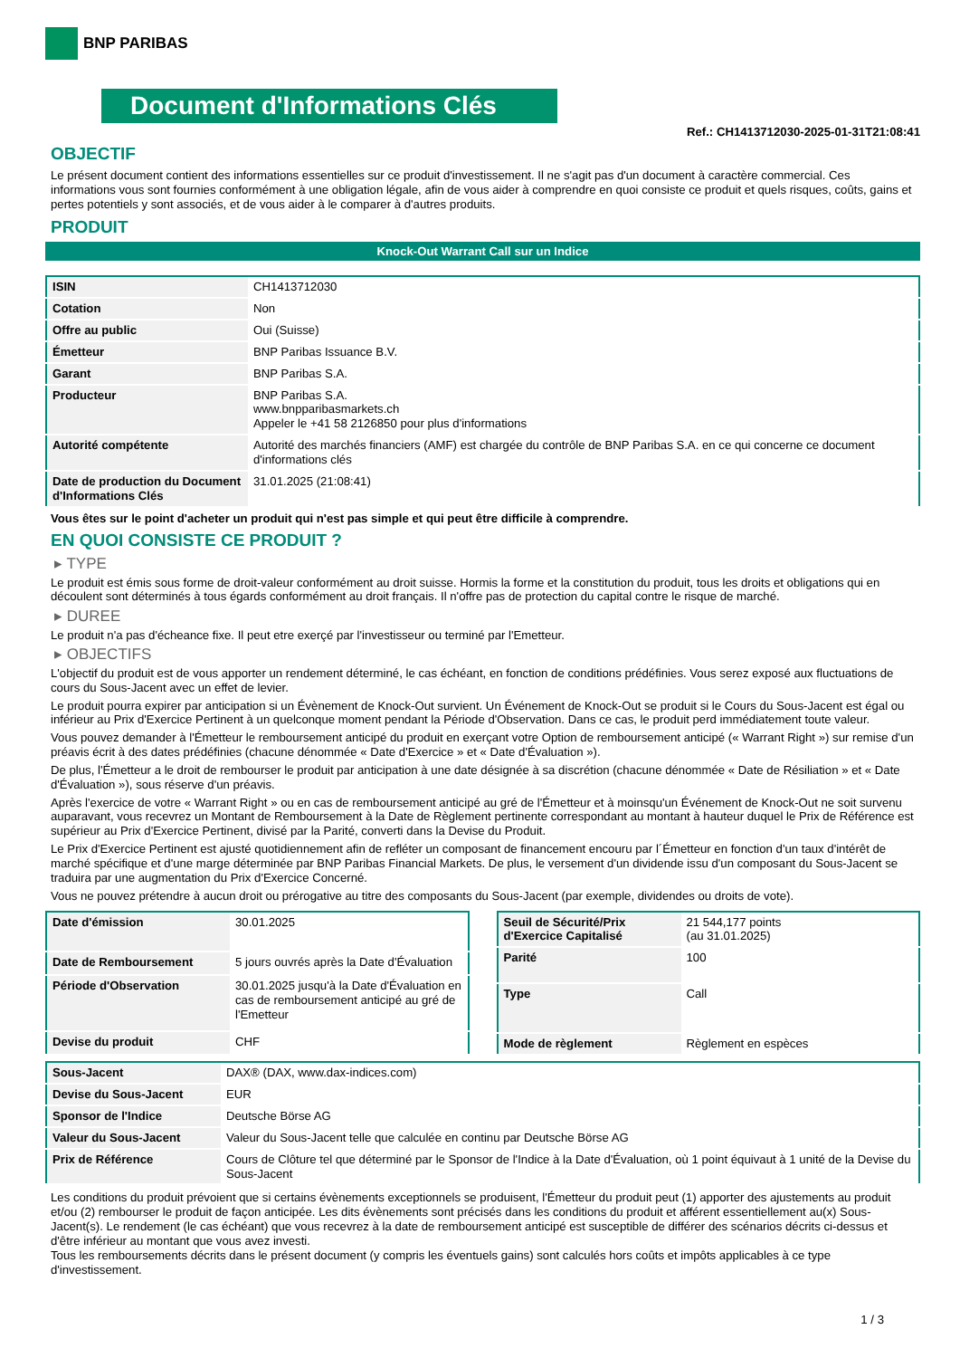BNP PARIBAS
Document d'Informations Clés
Ref.: CH1413712030-2025-01-31T21:08:41
OBJECTIF
Le présent document contient des informations essentielles sur ce produit d'investissement. Il ne s'agit pas d'un document à caractère commercial. Ces informations vous sont fournies conformément à une obligation légale, afin de vous aider à comprendre en quoi consiste ce produit et quels risques, coûts, gains et pertes potentiels y sont associés, et de vous aider à le comparer à d'autres produits.
PRODUIT
Knock-Out Warrant Call sur un Indice
| ISIN | CH1413712030 |
| Cotation | Non |
| Offre au public | Oui (Suisse) |
| Émetteur | BNP Paribas Issuance B.V. |
| Garant | BNP Paribas S.A. |
| Producteur | BNP Paribas S.A. www.bnpparibasmarkets.ch Appeler le +41 58 2126850 pour plus d'informations |
| Autorité compétente | Autorité des marchés financiers (AMF) est chargée du contrôle de BNP Paribas S.A. en ce qui concerne ce document d'informations clés |
| Date de production du Document d'Informations Clés | 31.01.2025 (21:08:41) |
Vous êtes sur le point d'acheter un produit qui n'est pas simple et qui peut être difficile à comprendre.
EN QUOI CONSISTE CE PRODUIT ?
▸ TYPE
Le produit est émis sous forme de droit-valeur conformément au droit suisse. Hormis la forme et la constitution du produit, tous les droits et obligations qui en découlent sont déterminés à tous égards conformément au droit français. Il n'offre pas de protection du capital contre le risque de marché.
▸ DUREE
Le produit n'a pas d'écheance fixe. Il peut etre exerçé par l'investisseur ou terminé par l'Emetteur.
▸ OBJECTIFS
L'objectif du produit est de vous apporter un rendement déterminé, le cas échéant, en fonction de conditions prédéfinies. Vous serez exposé aux fluctuations de cours du Sous-Jacent avec un effet de levier.
Le produit pourra expirer par anticipation si un Évènement de Knock-Out survient. Un Événement de Knock-Out se produit si le Cours du Sous-Jacent est égal ou inférieur au Prix d'Exercice Pertinent à un quelconque moment pendant la Période d'Observation. Dans ce cas, le produit perd immédiatement toute valeur.
Vous pouvez demander à l'Émetteur le remboursement anticipé du produit en exerçant votre Option de remboursement anticipé (« Warrant Right ») sur remise d'un préavis écrit à des dates prédéfinies (chacune dénommée « Date d'Exercice » et « Date d'Évaluation »).
De plus, l'Émetteur a le droit de rembourser le produit par anticipation à une date désignée à sa discrétion (chacune dénommée « Date de Résiliation » et « Date d'Évaluation »), sous réserve d'un préavis.
Après l'exercice de votre « Warrant Right » ou en cas de remboursement anticipé au gré de l'Émetteur et à moinsqu'un Événement de Knock-Out ne soit survenu auparavant, vous recevrez un Montant de Remboursement à la Date de Règlement pertinente correspondant au montant à hauteur duquel le Prix de Référence est supérieur au Prix d'Exercice Pertinent, divisé par la Parité, converti dans la Devise du Produit.
Le Prix d'Exercice Pertinent est ajusté quotidiennement afin de refléter un composant de financement encouru par l´Émetteur en fonction d'un taux d'intérêt de marché spécifique et d'une marge déterminée par BNP Paribas Financial Markets. De plus, le versement d'un dividende issu d'un composant du Sous-Jacent se traduira par une augmentation du Prix d'Exercice Concerné.
Vous ne pouvez prétendre à aucun droit ou prérogative au titre des composants du Sous-Jacent (par exemple, dividendes ou droits de vote).
| Date d'émission | 30.01.2025 |
| Date de Remboursement | 5 jours ouvrés après la Date d'Évaluation |
| Période d'Observation | 30.01.2025 jusqu'à la Date d'Évaluation en cas de remboursement anticipé au gré de l'Emetteur |
| Devise du produit | CHF |
| Seuil de Sécurité/Prix d'Exercice Capitalisé | 21 544,177 points (au 31.01.2025) |
| Parité | 100 |
| Type | Call |
| Mode de règlement | Règlement en espèces |
| Sous-Jacent | DAX® (DAX, www.dax-indices.com) |
| Devise du Sous-Jacent | EUR |
| Sponsor de l'Indice | Deutsche Börse AG |
| Valeur du Sous-Jacent | Valeur du Sous-Jacent telle que calculée en continu par Deutsche Börse AG |
| Prix de Référence | Cours de Clôture tel que déterminé par le Sponsor de l'Indice à la Date d'Évaluation, où 1 point équivaut à 1 unité de la Devise du Sous-Jacent |
Les conditions du produit prévoient que si certains évènements exceptionnels se produisent, l'Émetteur du produit peut (1) apporter des ajustements au produit et/ou (2) rembourser le produit de façon anticipée. Les dits évènements sont précisés dans les conditions du produit et afférent essentiellement au(x) Sous-Jacent(s). Le rendement (le cas échéant) que vous recevrez à la date de remboursement anticipé est susceptible de différer des scénarios décrits ci-dessus et d'être inférieur au montant que vous avez investi.
Tous les remboursements décrits dans le présent document (y compris les éventuels gains) sont calculés hors coûts et impôts applicables à ce type d'investissement.
1 / 3